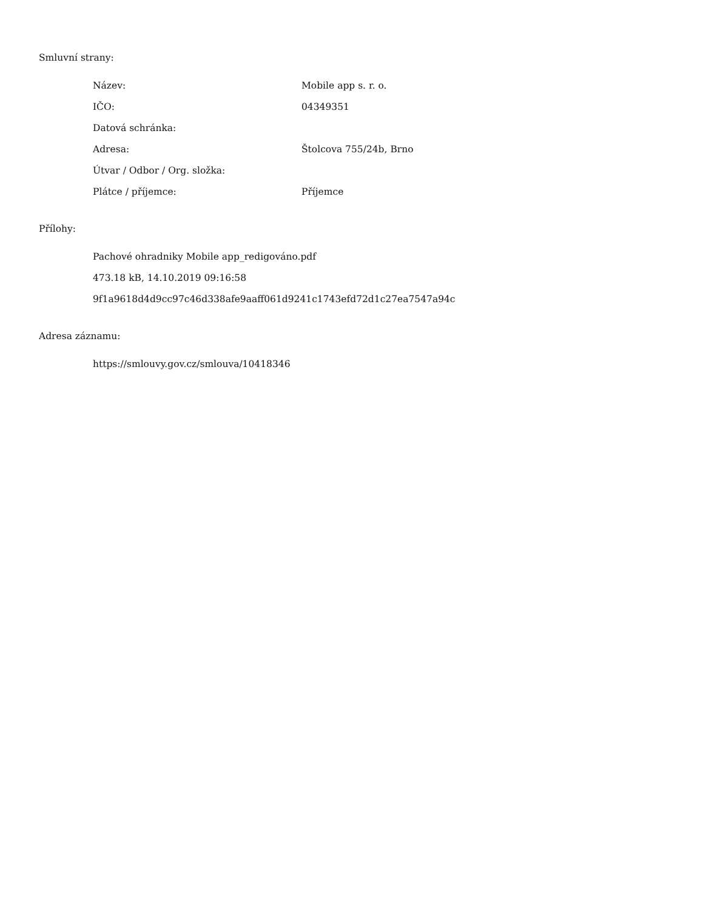Smluvní strany:
| Název: | Mobile app s. r. o. |
| IČO: | 04349351 |
| Datová schránka: | |
| Adresa: | Štolcova 755/24b, Brno |
| Útvar / Odbor / Org. složka: | |
| Plátce / příjemce: | Příjemce |
Přílohy:
Pachové ohradniky Mobile app_redigováno.pdf
473.18 kB, 14.10.2019 09:16:58
9f1a9618d4d9cc97c46d338afe9aaff061d9241c1743efd72d1c27ea7547a94c
Adresa záznamu:
https://smlouvy.gov.cz/smlouva/10418346